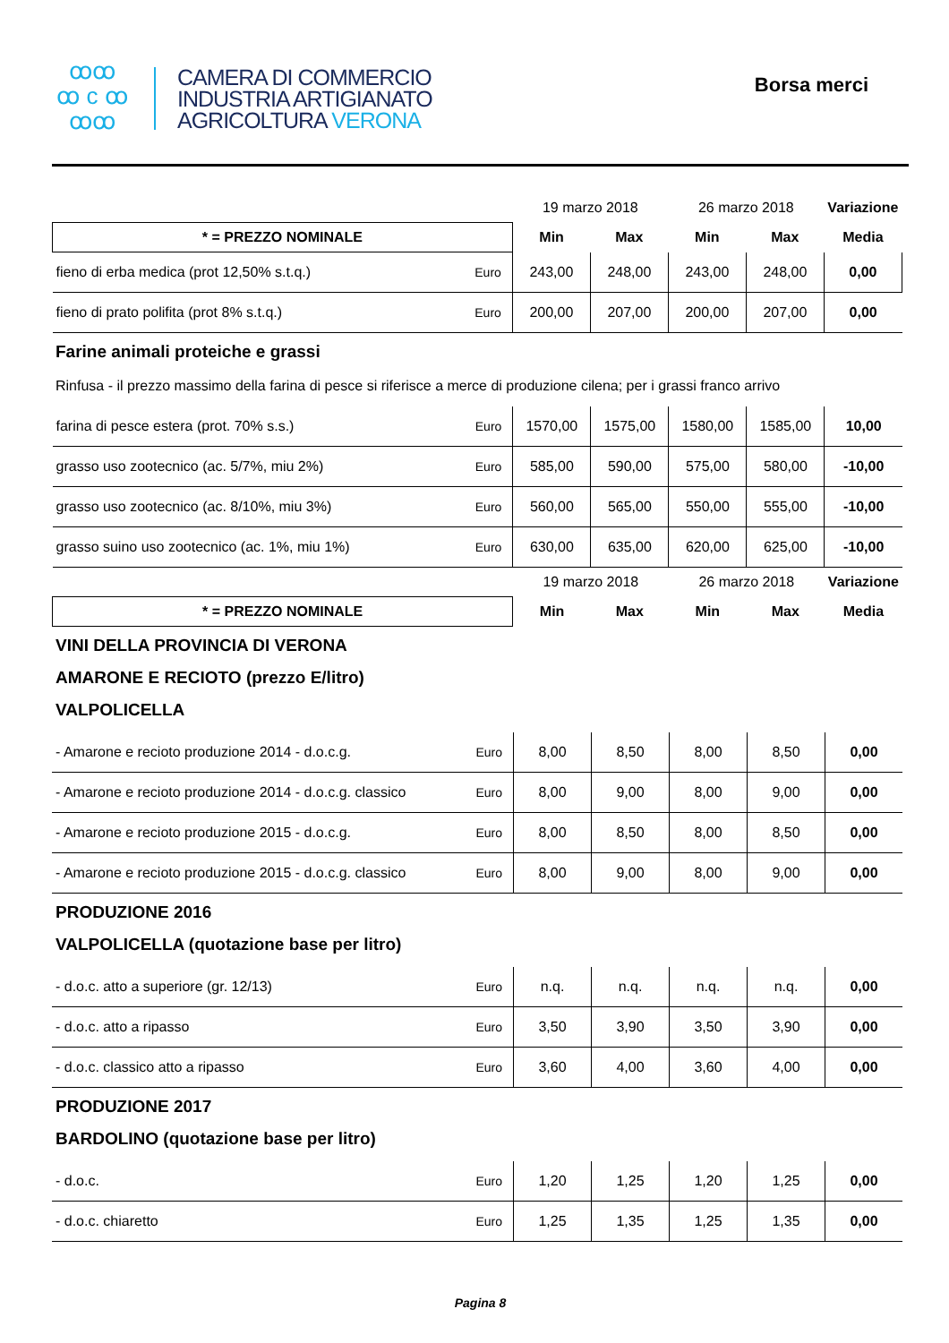ꝏꝏ
ꝏ c ꝏ
ꝏꝏ
CAMERA DI COMMERCIO
INDUSTRIA ARTIGIANATO
AGRICOLTURA VERONA
Borsa merci
| | | 19 marzo 2018 | | 26 marzo 2018 | | Variazione |
| * = PREZZO NOMINALE | | Min | Max | Min | Max | Media |
| fieno di erba medica (prot 12,50% s.t.q.) | Euro | 243,00 | 248,00 | 243,00 | 248,00 | 0,00 |
| fieno di prato polifita (prot 8% s.t.q.) | Euro | 200,00 | 207,00 | 200,00 | 207,00 | 0,00 |
Farine animali proteiche e grassi
Rinfusa - il prezzo massimo della farina di pesce si riferisce a merce di produzione cilena; per i grassi franco arrivo
| farina di pesce estera (prot. 70% s.s.) | Euro | 1570,00 | 1575,00 | 1580,00 | 1585,00 | 10,00 |
| grasso uso zootecnico (ac. 5/7%, miu 2%) | Euro | 585,00 | 590,00 | 575,00 | 580,00 | -10,00 |
| grasso uso zootecnico (ac. 8/10%, miu 3%) | Euro | 560,00 | 565,00 | 550,00 | 555,00 | -10,00 |
| grasso suino uso zootecnico (ac. 1%, miu 1%) | Euro | 630,00 | 635,00 | 620,00 | 625,00 | -10,00 |
| | | 19 marzo 2018 | | 26 marzo 2018 | | Variazione |
| * = PREZZO NOMINALE | | Min | Max | Min | Max | Media |
VINI DELLA PROVINCIA DI VERONA
AMARONE E RECIOTO (prezzo E/litro)
VALPOLICELLA
| - Amarone e recioto produzione 2014 - d.o.c.g. | Euro | 8,00 | 8,50 | 8,00 | 8,50 | 0,00 |
| - Amarone e recioto produzione 2014 - d.o.c.g. classico | Euro | 8,00 | 9,00 | 8,00 | 9,00 | 0,00 |
| - Amarone e recioto produzione 2015 - d.o.c.g. | Euro | 8,00 | 8,50 | 8,00 | 8,50 | 0,00 |
| - Amarone e recioto produzione 2015 - d.o.c.g. classico | Euro | 8,00 | 9,00 | 8,00 | 9,00 | 0,00 |
PRODUZIONE 2016
VALPOLICELLA (quotazione base per litro)
| - d.o.c. atto a superiore (gr. 12/13) | Euro | n.q. | n.q. | n.q. | n.q. | 0,00 |
| - d.o.c. atto a ripasso | Euro | 3,50 | 3,90 | 3,50 | 3,90 | 0,00 |
| - d.o.c. classico atto a ripasso | Euro | 3,60 | 4,00 | 3,60 | 4,00 | 0,00 |
PRODUZIONE 2017
BARDOLINO (quotazione base per litro)
| - d.o.c. | Euro | 1,20 | 1,25 | 1,20 | 1,25 | 0,00 |
| - d.o.c. chiaretto | Euro | 1,25 | 1,35 | 1,25 | 1,35 | 0,00 |
Pagina 8